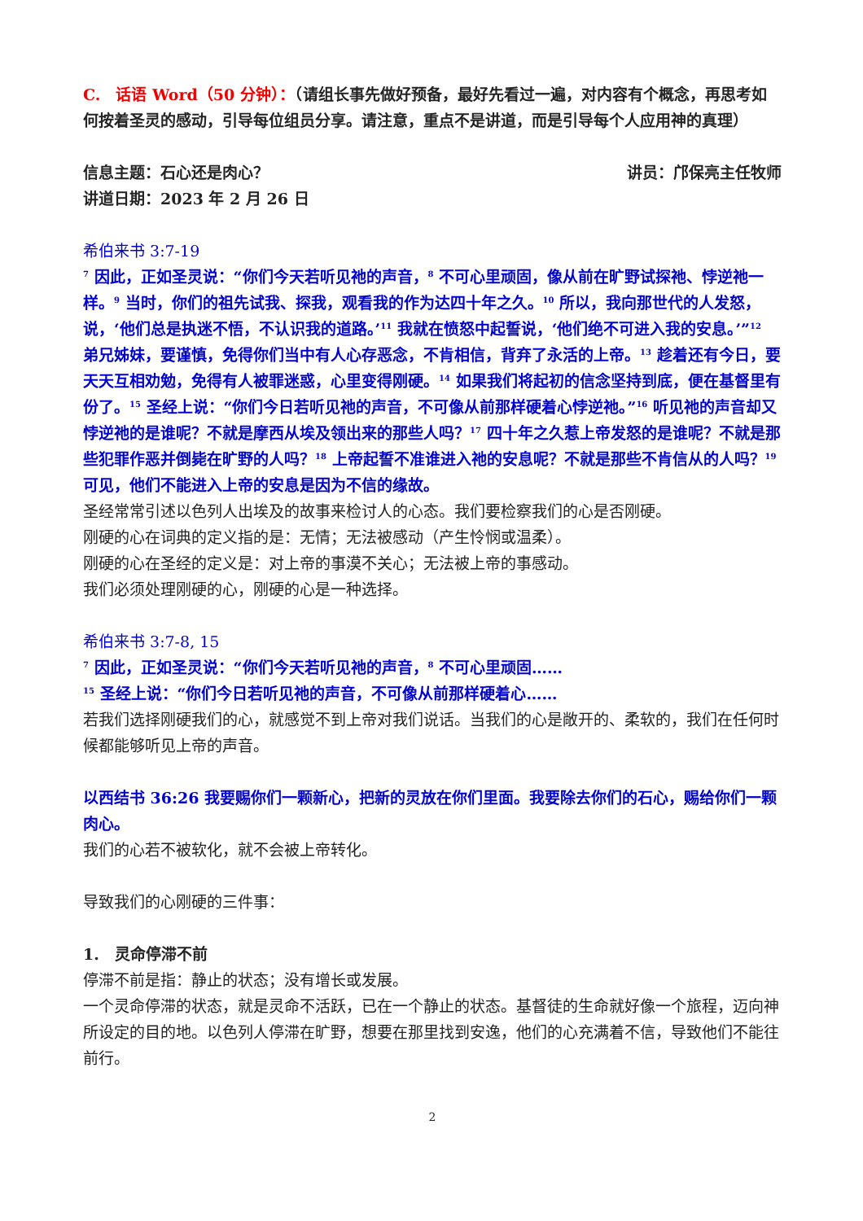C.　话语 Word（50 分钟）：（请组长事先做好预备，最好先看过一遍，对内容有个概念，再思考如何按着圣灵的感动，引导每位组员分享。请注意，重点不是讲道，而是引导每个人应用神的真理）
信息主题：石心还是肉心？ 讲员：邝保亮主任牧师
讲道日期：2023 年 2 月 26 日
希伯来书 3:7-19
<sup>7</sup> 因此，正如圣灵说：“你们今天若听见祂的声音，<sup>8</sup> 不可心里顽固，像从前在旷野试探祂、悖逆祂一样。<sup>9</sup> 当时，你们的祖先试我、探我，观看我的作为达四十年之久。<sup>10</sup> 所以，我向那世代的人发怒，说，‘他们总是执迷不悟，不认识我的道路。’<sup>11</sup> 我就在愤怒中起誓说，‘他们绝不可进入我的安息。’”<sup>12</sup> 弟兄姊妹，要谨慎，免得你们当中有人心存恶念，不肯相信，背弃了永活的上帝。<sup>13</sup> 趁着还有今日，要天天互相劝勉，免得有人被罪迷惑，心里变得刚硬。<sup>14</sup> 如果我们将起初的信念坚持到底，便在基督里有份了。<sup>15</sup> 圣经上说：“你们今日若听见祂的声音，不可像从前那样硬着心悖逆祂。”<sup>16</sup> 听见祂的声音却又悖逆祂的是谁呢？不就是摩西从埃及领出来的那些人吗？<sup>17</sup> 四十年之久惹上帝发怒的是谁呢？不就是那些犯罪作恶并倒毙在旷野的人吗？<sup>18</sup> 上帝起誓不准谁进入祂的安息呢？不就是那些不肯信从的人吗？<sup>19</sup> 可见，他们不能进入上帝的安息是因为不信的缘故。
圣经常常引述以色列人出埃及的故事来检讨人的心态。我们要检察我们的心是否刚硬。
刚硬的心在词典的定义指的是：无情；无法被感动（产生怜悯或温柔）。
刚硬的心在圣经的定义是：对上帝的事漠不关心；无法被上帝的事感动。
我们必须处理刚硬的心，刚硬的心是一种选择。
希伯来书 3:7-8, 15
<sup>7</sup> 因此，正如圣灵说：“你们今天若听见祂的声音，<sup>8</sup> 不可心里顽固……
<sup>15</sup> 圣经上说：“你们今日若听见祂的声音，不可像从前那样硬着心……
若我们选择刚硬我们的心，就感觉不到上帝对我们说话。当我们的心是敞开的、柔软的，我们在任何时候都能够听见上帝的声音。
以西结书 36:26 我要赐你们一颗新心，把新的灵放在你们里面。我要除去你们的石心，赐给你们一颗肉心。
我们的心若不被软化，就不会被上帝转化。
导致我们的心刚硬的三件事：
1.　灵命停滞不前
停滞不前是指：静止的状态；没有增长或发展。
一个灵命停滞的状态，就是灵命不活跃，已在一个静止的状态。基督徒的生命就好像一个旅程，迈向神所设定的目的地。以色列人停滞在旷野，想要在那里找到安逸，他们的心充满着不信，导致他们不能往前行。
2